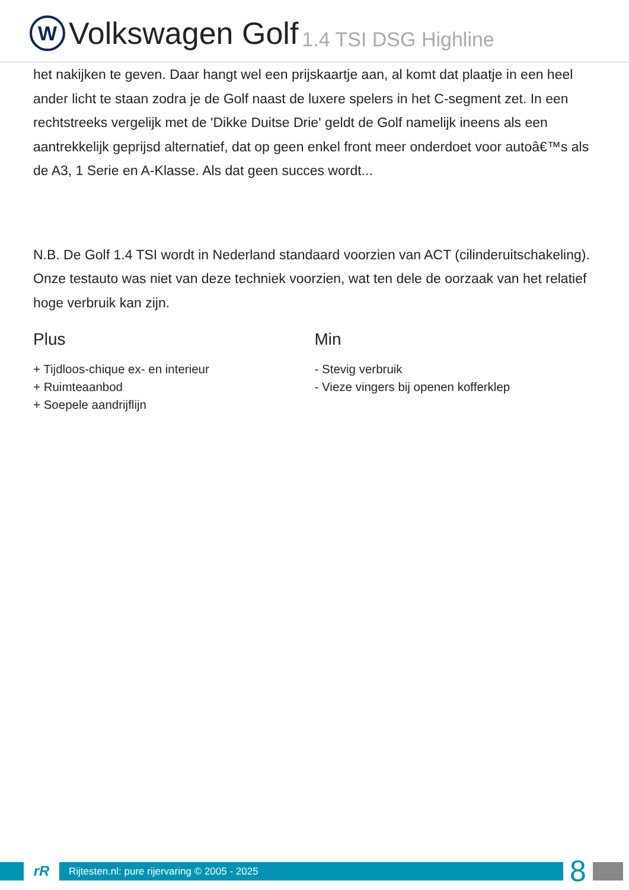W
Volkswagen Golf 1.4 TSI DSG Highline
het nakijken te geven. Daar hangt wel een prijskaartje aan, al komt dat plaatje in een heel ander licht te staan zodra je de Golf naast de luxere spelers in het C-segment zet. In een rechtstreeks vergelijk met de 'Dikke Duitse Drie' geldt de Golf namelijk ineens als een aantrekkelijk geprijsd alternatief, dat op geen enkel front meer onderdoet voor autoâ€™s als de A3, 1 Serie en A-Klasse. Als dat geen succes wordt...
N.B. De Golf 1.4 TSI wordt in Nederland standaard voorzien van ACT (cilinderuitschakeling). Onze testauto was niet van deze techniek voorzien, wat ten dele de oorzaak van het relatief hoge verbruik kan zijn.
Plus
+ Tijdloos-chique ex- en interieur
+ Ruimteaanbod
+ Soepele aandrijflijn
Min
- Stevig verbruik
- Vieze vingers bij openen kofferklep
rR
Rijtesten.nl: pure rijervaring © 2005 - 2025
8